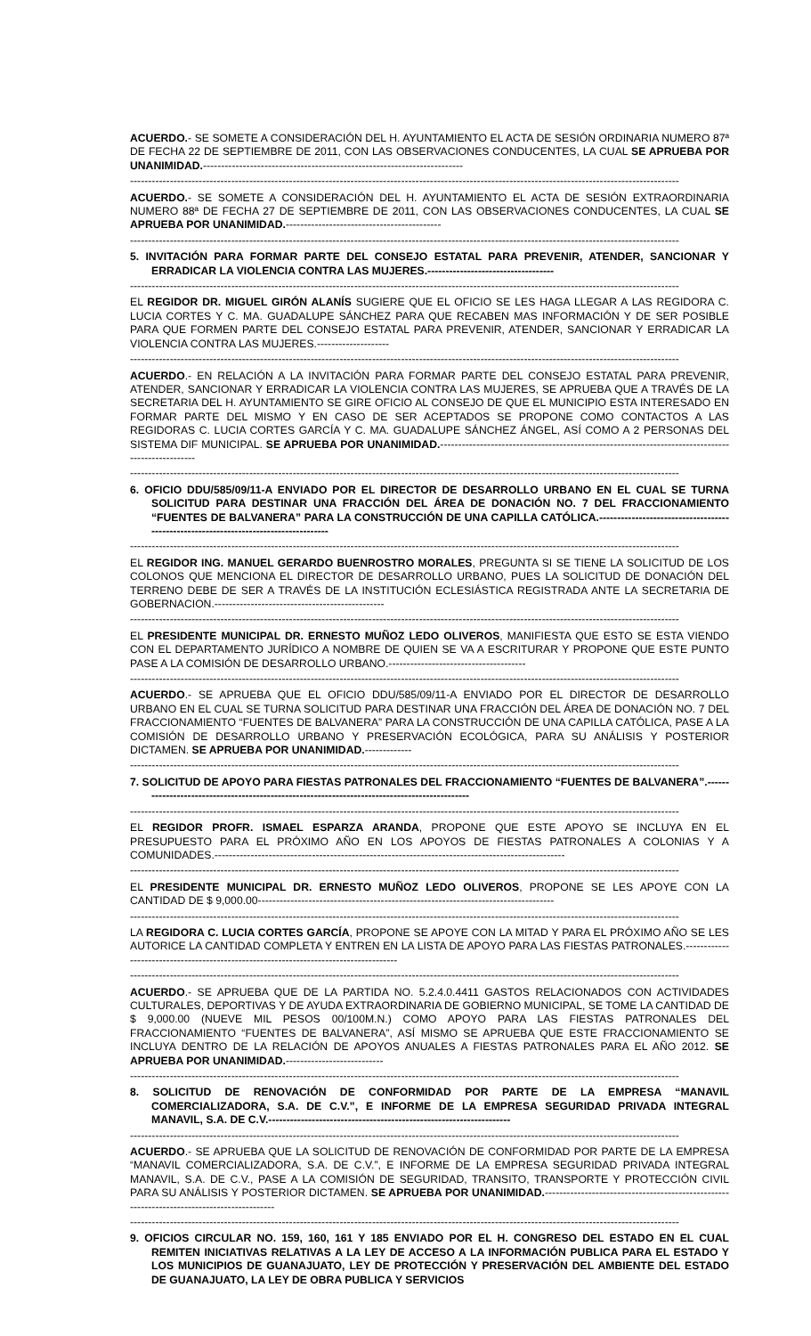ACUERDO.- SE SOMETE A CONSIDERACIÓN DEL H. AYUNTAMIENTO EL ACTA DE SESIÓN ORDINARIA NUMERO 87ª DE FECHA 22 DE SEPTIEMBRE DE 2011, CON LAS OBSERVACIONES CONDUCENTES, LA CUAL SE APRUEBA POR UNANIMIDAD.------------------------------------------------------------------------
--------------------------------------------------------------------------------------------------------------------------------------------------------
ACUERDO.- SE SOMETE A CONSIDERACIÓN DEL H. AYUNTAMIENTO EL ACTA DE SESIÓN EXTRAORDINARIA NUMERO 88ª DE FECHA 27 DE SEPTIEMBRE DE 2011, CON LAS OBSERVACIONES CONDUCENTES, LA CUAL SE APRUEBA POR UNANIMIDAD.-------------------------------------------
--------------------------------------------------------------------------------------------------------------------------------------------------------
5. INVITACIÓN PARA FORMAR PARTE DEL CONSEJO ESTATAL PARA PREVENIR, ATENDER, SANCIONAR Y ERRADICAR LA VIOLENCIA CONTRA LAS MUJERES.-----------------------------------
--------------------------------------------------------------------------------------------------------------------------------------------------------
EL REGIDOR DR. MIGUEL GIRÓN ALANÍS SUGIERE QUE EL OFICIO SE LES HAGA LLEGAR A LAS REGIDORA C. LUCIA CORTES Y C. MA. GUADALUPE SÁNCHEZ PARA QUE RECABEN MAS INFORMACIÓN Y DE SER POSIBLE PARA QUE FORMEN PARTE DEL CONSEJO ESTATAL PARA PREVENIR, ATENDER, SANCIONAR Y ERRADICAR LA VIOLENCIA CONTRA LAS MUJERES.--------------------
--------------------------------------------------------------------------------------------------------------------------------------------------------
ACUERDO.- EN RELACIÓN A LA INVITACIÓN PARA FORMAR PARTE DEL CONSEJO ESTATAL PARA PREVENIR, ATENDER, SANCIONAR Y ERRADICAR LA VIOLENCIA CONTRA LAS MUJERES, SE APRUEBA QUE A TRAVÉS DE LA SECRETARIA DEL H. AYUNTAMIENTO SE GIRE OFICIO AL CONSEJO DE QUE EL MUNICIPIO ESTA INTERESADO EN FORMAR PARTE DEL MISMO Y EN CASO DE SER ACEPTADOS SE PROPONE COMO CONTACTOS A LAS REGIDORAS C. LUCIA CORTES GARCÍA Y C. MA. GUADALUPE SÁNCHEZ ÁNGEL, ASÍ COMO A 2 PERSONAS DEL SISTEMA DIF MUNICIPAL. SE APRUEBA POR UNANIMIDAD.--------------------------------------------------------------------------------------------------
--------------------------------------------------------------------------------------------------------------------------------------------------------
6. OFICIO DDU/585/09/11-A ENVIADO POR EL DIRECTOR DE DESARROLLO URBANO EN EL CUAL SE TURNA SOLICITUD PARA DESTINAR UNA FRACCIÓN DEL ÁREA DE DONACIÓN NO. 7 DEL FRACCIONAMIENTO “FUENTES DE BALVANERA” PARA LA CONSTRUCCIÓN DE UNA CAPILLA CATÓLICA.-------------------------------------------------------------------------------------
--------------------------------------------------------------------------------------------------------------------------------------------------------
EL REGIDOR ING. MANUEL GERARDO BUENROSTRO MORALES, PREGUNTA SI SE TIENE LA SOLICITUD DE LOS COLONOS QUE MENCIONA EL DIRECTOR DE DESARROLLO URBANO, PUES LA SOLICITUD DE DONACIÓN DEL TERRENO DEBE DE SER A TRAVÉS DE LA INSTITUCIÓN ECLESIÁSTICA REGISTRADA ANTE LA SECRETARIA DE GOBERNACION.-----------------------------------------------
--------------------------------------------------------------------------------------------------------------------------------------------------------
EL PRESIDENTE MUNICIPAL DR. ERNESTO MUÑOZ LEDO OLIVEROS, MANIFIESTA QUE ESTO SE ESTA VIENDO CON EL DEPARTAMENTO JURÍDICO A NOMBRE DE QUIEN SE VA A ESCRITURAR Y PROPONE QUE ESTE PUNTO PASE A LA COMISIÓN DE DESARROLLO URBANO.--------------------------------------
--------------------------------------------------------------------------------------------------------------------------------------------------------
ACUERDO.- SE APRUEBA QUE EL OFICIO DDU/585/09/11-A ENVIADO POR EL DIRECTOR DE DESARROLLO URBANO EN EL CUAL SE TURNA SOLICITUD PARA DESTINAR UNA FRACCIÓN DEL ÁREA DE DONACIÓN NO. 7 DEL FRACCIONAMIENTO “FUENTES DE BALVANERA” PARA LA CONSTRUCCIÓN DE UNA CAPILLA CATÓLICA, PASE A LA COMISIÓN DE DESARROLLO URBANO Y PRESERVACIÓN ECOLÓGICA, PARA SU ANÁLISIS Y POSTERIOR DICTAMEN. SE APRUEBA POR UNANIMIDAD.-------------
--------------------------------------------------------------------------------------------------------------------------------------------------------
7. SOLICITUD DE APOYO PARA FIESTAS PATRONALES DEL FRACCIONAMIENTO “FUENTES DE BALVANERA”.----------------------------------------------------------------------------------------------
--------------------------------------------------------------------------------------------------------------------------------------------------------
EL REGIDOR PROFR. ISMAEL ESPARZA ARANDA, PROPONE QUE ESTE APOYO SE INCLUYA EN EL PRESUPUESTO PARA EL PRÓXIMO AÑO EN LOS APOYOS DE FIESTAS PATRONALES A COLONIAS Y A COMUNIDADES.-------------------------------------------------------------------------------------------------
--------------------------------------------------------------------------------------------------------------------------------------------------------
EL PRESIDENTE MUNICIPAL DR. ERNESTO MUÑOZ LEDO OLIVEROS, PROPONE SE LES APOYE CON LA CANTIDAD DE $ 9,000.00----------------------------------------------------------------------------------
--------------------------------------------------------------------------------------------------------------------------------------------------------
LA REGIDORA C. LUCIA CORTES GARCÍA, PROPONE SE APOYE CON LA MITAD Y PARA EL PRÓXIMO AÑO SE LES AUTORICE LA CANTIDAD COMPLETA Y ENTREN EN LA LISTA DE APOYO PARA LAS FIESTAS PATRONALES.--------------------------------------------------------------------------------------
--------------------------------------------------------------------------------------------------------------------------------------------------------
ACUERDO.- SE APRUEBA QUE DE LA PARTIDA NO. 5.2.4.0.4411 GASTOS RELACIONADOS CON ACTIVIDADES CULTURALES, DEPORTIVAS Y DE AYUDA EXTRAORDINARIA DE GOBIERNO MUNICIPAL, SE TOME LA CANTIDAD DE $ 9,000.00 (NUEVE MIL PESOS 00/100M.N.) COMO APOYO PARA LAS FIESTAS PATRONALES DEL FRACCIONAMIENTO “FUENTES DE BALVANERA”, ASÍ MISMO SE APRUEBA QUE ESTE FRACCIONAMIENTO SE INCLUYA DENTRO DE LA RELACIÓN DE APOYOS ANUALES A FIESTAS PATRONALES PARA EL AÑO 2012. SE APRUEBA POR UNANIMIDAD.---------------------------
--------------------------------------------------------------------------------------------------------------------------------------------------------
8. SOLICITUD DE RENOVACIÓN DE CONFORMIDAD POR PARTE DE LA EMPRESA “MANAVIL COMERCIALIZADORA, S.A. DE C.V.”, E INFORME DE LA EMPRESA SEGURIDAD PRIVADA INTEGRAL MANAVIL, S.A. DE C.V.-------------------------------------------------------------------
--------------------------------------------------------------------------------------------------------------------------------------------------------
ACUERDO.- SE APRUEBA QUE LA SOLICITUD DE RENOVACIÓN DE CONFORMIDAD POR PARTE DE LA EMPRESA “MANAVIL COMERCIALIZADORA, S.A. DE C.V.”, E INFORME DE LA EMPRESA SEGURIDAD PRIVADA INTEGRAL MANAVIL, S.A. DE C.V., PASE A LA COMISIÓN DE SEGURIDAD, TRANSITO, TRANSPORTE Y PROTECCIÓN CIVIL PARA SU ANÁLISIS Y POSTERIOR DICTAMEN. SE APRUEBA POR UNANIMIDAD.-------------------------------------------------------------------------------------------
--------------------------------------------------------------------------------------------------------------------------------------------------------
9. OFICIOS CIRCULAR NO. 159, 160, 161 Y 185 ENVIADO POR EL H. CONGRESO DEL ESTADO EN EL CUAL REMITEN INICIATIVAS RELATIVAS A LA LEY DE ACCESO A LA INFORMACIÓN PUBLICA PARA EL ESTADO Y LOS MUNICIPIOS DE GUANAJUATO, LEY DE PROTECCIÓN Y PRESERVACIÓN DEL AMBIENTE DEL ESTADO DE GUANAJUATO, LA LEY DE OBRA PUBLICA Y SERVICIOS